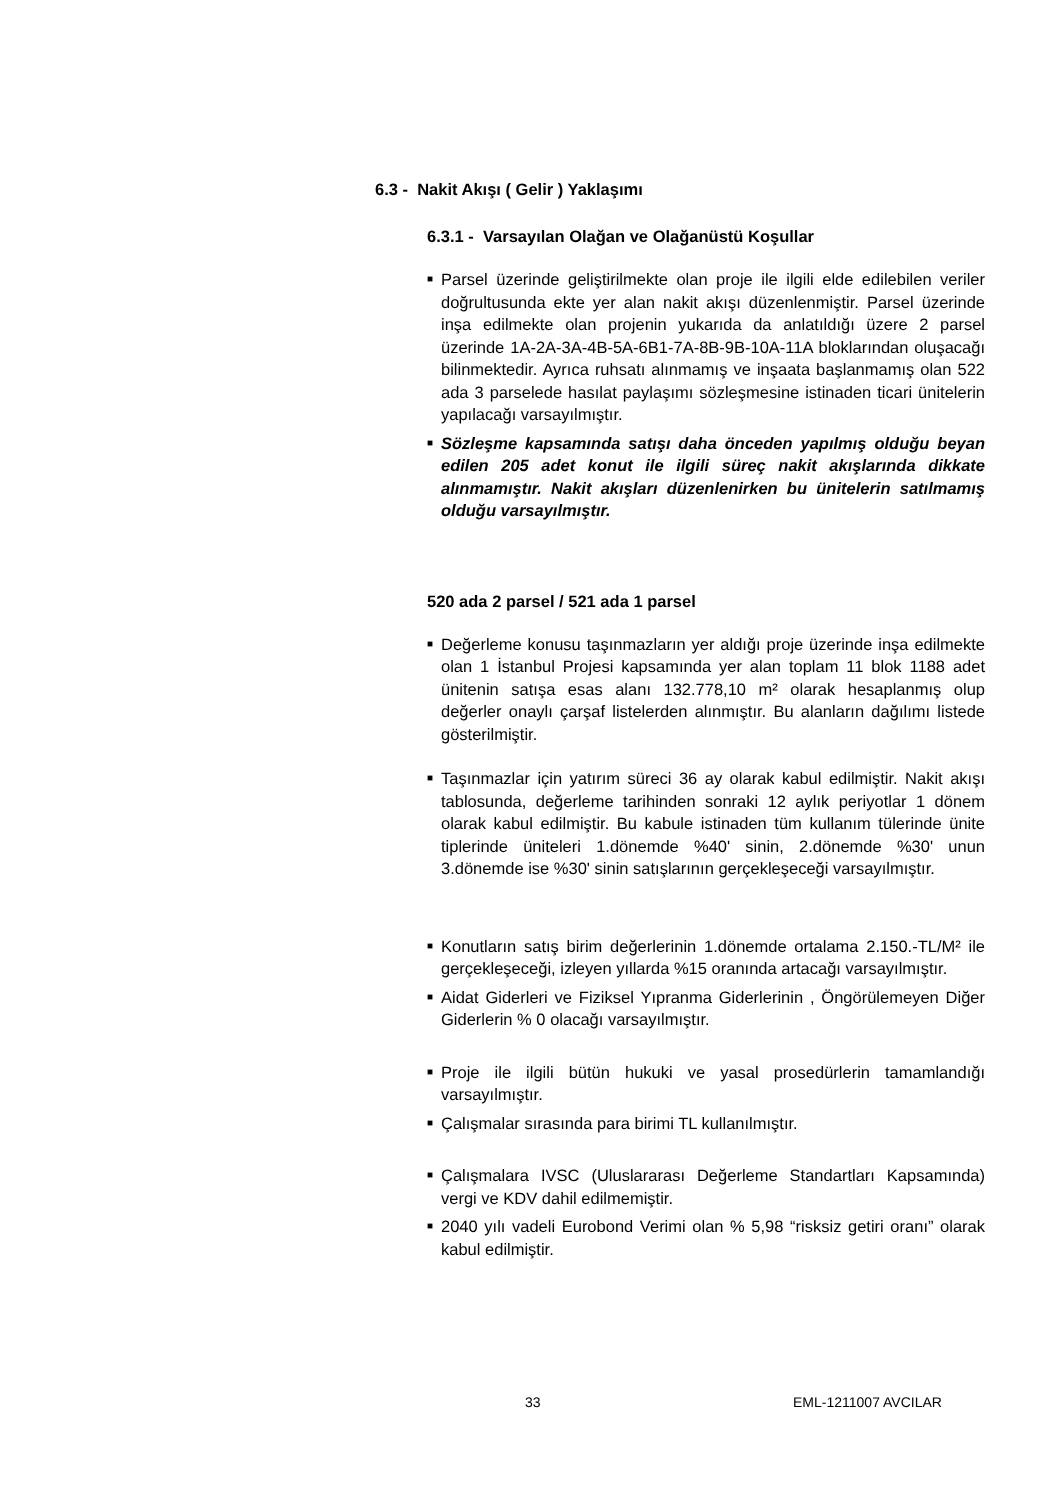6.3 - Nakit Akışı ( Gelir ) Yaklaşımı
6.3.1 - Varsayılan Olağan ve Olağanüstü Koşullar
■ Parsel üzerinde geliştirilmekte olan proje ile ilgili elde edilebilen veriler doğrultusunda ekte yer alan nakit akışı düzenlenmiştir. Parsel üzerinde inşa edilmekte olan projenin yukarıda da anlatıldığı üzere 2 parsel üzerinde 1A-2A-3A-4B-5A-6B1-7A-8B-9B-10A-11A bloklarından oluşacağı bilinmektedir. Ayrıca ruhsatı alınmamış ve inşaata başlanmamış olan 522 ada 3 parselede hasılat paylaşımı sözleşmesine istinaden ticari ünitelerin yapılacağı varsayılmıştır.
■ Sözleşme kapsamında satışı daha önceden yapılmış olduğu beyan edilen 205 adet konut ile ilgili süreç nakit akışlarında dikkate alınmamıştır. Nakit akışları düzenlenirken bu ünitelerin satılmamış olduğu varsayılmıştır.
520 ada 2 parsel / 521 ada 1 parsel
■ Değerleme konusu taşınmazların yer aldığı proje üzerinde inşa edilmekte olan 1 İstanbul Projesi kapsamında yer alan toplam 11 blok 1188 adet ünitenin satışa esas alanı 132.778,10 m² olarak hesaplanmış olup değerler onaylı çarşaf listelerden alınmıştır. Bu alanların dağılımı listede gösterilmiştir.
■ Taşınmazlar için yatırım süreci 36 ay olarak kabul edilmiştir. Nakit akışı tablosunda, değerleme tarihinden sonraki 12 aylık periyotlar 1 dönem olarak kabul edilmiştir. Bu kabule istinaden tüm kullanım tülerinde ünite tiplerinde üniteleri 1.dönemde %40' sinin, 2.dönemde %30' unun 3.dönemde ise %30' sinin satışlarının gerçekleşeceği varsayılmıştır.
■ Konutların satış birim değerlerinin 1.dönemde ortalama 2.150.-TL/M² ile gerçekleşeceği, izleyen yıllarda %15 oranında artacağı varsayılmıştır.
■ Aidat Giderleri ve Fiziksel Yıpranma Giderlerinin , Öngörülemeyen Diğer Giderlerin % 0 olacağı varsayılmıştır.
■ Proje ile ilgili bütün hukuki ve yasal prosedürlerin tamamlandığı varsayılmıştır.
■ Çalışmalar sırasında para birimi TL kullanılmıştır.
■ Çalışmalara IVSC (Uluslararası Değerleme Standartları Kapsamında) vergi ve KDV dahil edilmemiştir.
■ 2040 yılı vadeli Eurobond Verimi olan % 5,98 “risksiz getiri oranı” olarak kabul edilmiştir.
33 EML-1211007 AVCILAR